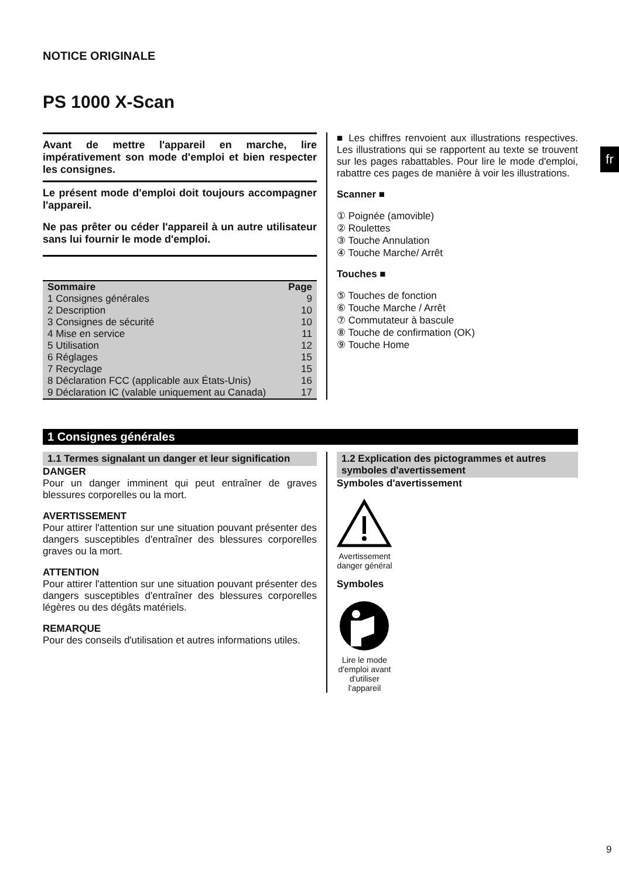fr
NOTICE ORIGINALE
PS 1000 X-Scan
Avant de mettre l'appareil en marche, lire impérativement son mode d'emploi et bien respecter les consignes.
Le présent mode d'emploi doit toujours accompagner l'appareil.
Ne pas prêter ou céder l'appareil à un autre utilisateur sans lui fournir le mode d'emploi.
| Sommaire | Page |
| --- | --- |
| 1 Consignes générales | 9 |
| 2 Description | 10 |
| 3 Consignes de sécurité | 10 |
| 4 Mise en service | 11 |
| 5 Utilisation | 12 |
| 6 Réglages | 15 |
| 7 Recyclage | 15 |
| 8 Déclaration FCC (applicable aux États-Unis) | 16 |
| 9 Déclaration IC (valable uniquement au Canada) | 17 |
■ Les chiffres renvoient aux illustrations respectives. Les illustrations qui se rapportent au texte se trouvent sur les pages rabattables. Pour lire le mode d'emploi, rabattre ces pages de manière à voir les illustrations.
Scanner ■
① Poignée (amovible)
② Roulettes
③ Touche Annulation
④ Touche Marche/ Arrêt
Touches ■
⑤ Touches de fonction
⑥ Touche Marche / Arrêt
⑦ Commutateur à bascule
⑧ Touche de confirmation (OK)
⑨ Touche Home
1 Consignes générales
1.1 Termes signalant un danger et leur signification
DANGER
Pour un danger imminent qui peut entraîner de graves blessures corporelles ou la mort.
AVERTISSEMENT
Pour attirer l'attention sur une situation pouvant présenter des dangers susceptibles d'entraîner des blessures corporelles graves ou la mort.
ATTENTION
Pour attirer l'attention sur une situation pouvant présenter des dangers susceptibles d'entraîner des blessures corporelles légères ou des dégâts matériels.
REMARQUE
Pour des conseils d'utilisation et autres informations utiles.
1.2 Explication des pictogrammes et autres symboles d'avertissement
Symboles d'avertissement
Avertissement danger général
Symboles
Lire le mode d'emploi avant d'utiliser l'appareil
9